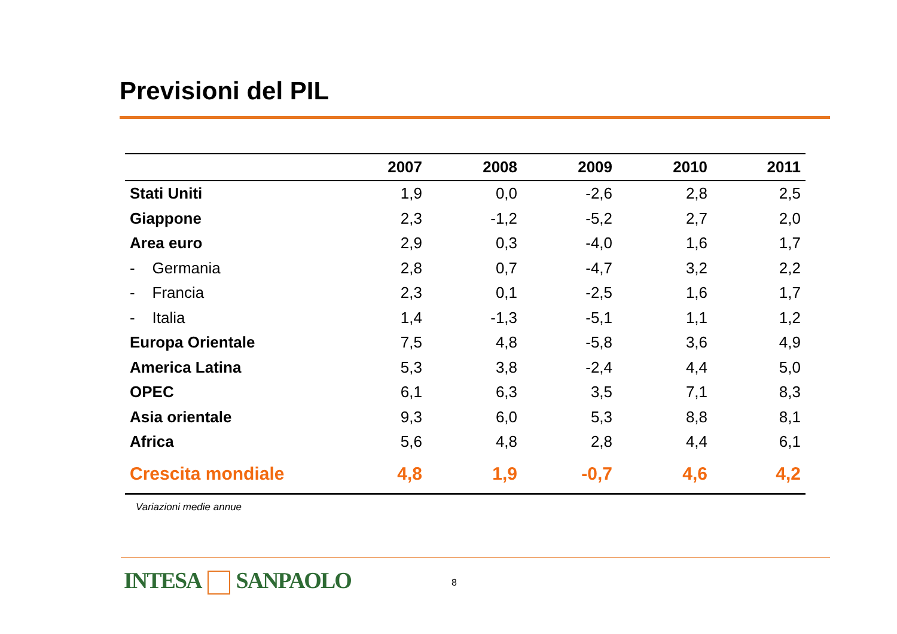Previsioni del PIL
| | 2007 | 2008 | 2009 | 2010 | 2011 |
| --- | --- | --- | --- | --- | --- |
| Stati Uniti | 1,9 | 0,0 | -2,6 | 2,8 | 2,5 |
| Giappone | 2,3 | -1,2 | -5,2 | 2,7 | 2,0 |
| Area euro | 2,9 | 0,3 | -4,0 | 1,6 | 1,7 |
| - Germania | 2,8 | 0,7 | -4,7 | 3,2 | 2,2 |
| - Francia | 2,3 | 0,1 | -2,5 | 1,6 | 1,7 |
| - Italia | 1,4 | -1,3 | -5,1 | 1,1 | 1,2 |
| Europa Orientale | 7,5 | 4,8 | -5,8 | 3,6 | 4,9 |
| America Latina | 5,3 | 3,8 | -2,4 | 4,4 | 5,0 |
| OPEC | 6,1 | 6,3 | 3,5 | 7,1 | 8,3 |
| Asia orientale | 9,3 | 6,0 | 5,3 | 8,8 | 8,1 |
| Africa | 5,6 | 4,8 | 2,8 | 4,4 | 6,1 |
| Crescita mondiale | 4,8 | 1,9 | -0,7 | 4,6 | 4,2 |
Variazioni medie annue
INTESA SANPAOLO 8